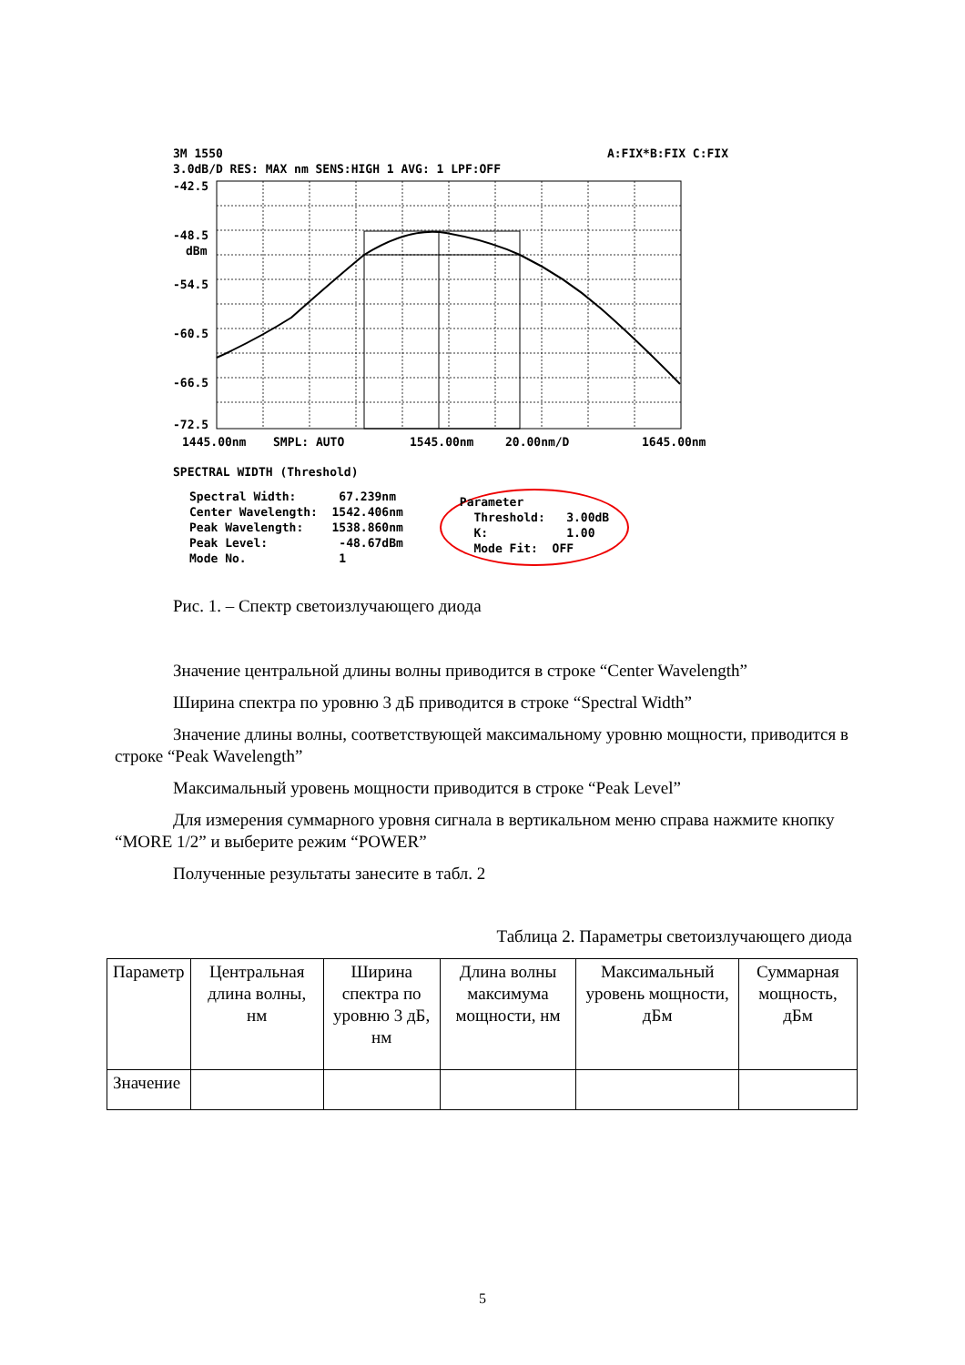3M 1550 A:FIX*B:FIX C:FIX
3.0dB/D RES: MAX nm SENS:HIGH 1 AVG: 1 LPF:OFF
-42.5
-48.5
dBm
-54.5
-60.5
-66.5
-72.5
1445.00nm
SMPL: AUTO
1545.00nm
20.00nm/D
1645.00nm
SPECTRAL WIDTH (Threshold)
Spectral Width: 67.239nm Center Wavelength: 1542.406nm Peak Wavelength: 1538.860nm Peak Level: -48.67dBm Mode No. 1
Parameter Threshold: 3.00dB K: 1.00 Mode Fit: OFF
Рис. 1. – Спектр светоизлучающего диода
Значение центральной длины волны приводится в строке “Center Wavelength”
Ширина спектра по уровню 3 дБ приводится в строке “Spectral Width”
Значение длины волны, соответствующей максимальному уровню мощности, приводится в строке “Peak Wavelength”
Максимальный уровень мощности приводится в строке “Peak Level”
Для измерения суммарного уровня сигнала в вертикальном меню справа нажмите кнопку “MORE 1/2” и выберите режим “POWER”
Полученные результаты занесите в табл. 2
Таблица 2. Параметры светоизлучающего диода
| Параметр | Центральная длина волны, нм | Ширина спектра по уровню 3 дБ, нм | Длина волны максимума мощности, нм | Максимальный уровень мощности, дБм | Суммарная мощность, дБм |
| --- | --- | --- | --- | --- | --- |
| Значение | | | | | |
5